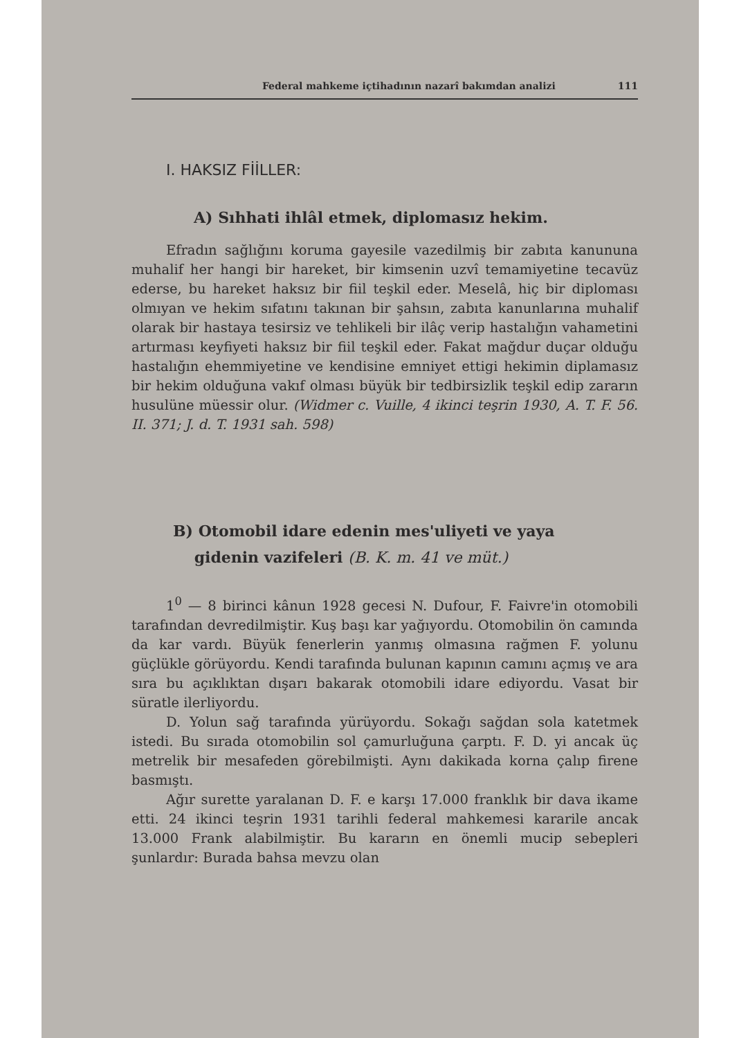Federal mahkeme içtihadının nazarî bakımdan analizi 111
I. HAKSIZ FİİLLER:
A) Sıhhati ihlâl etmek, diplomasız hekim.
Efradın sağlığını koruma gayesile vazedilmiş bir zabıta kanununa muhalif her hangi bir hareket, bir kimsenin uzvî temamiyetine tecavüz ederse, bu hareket haksız bir fiil teşkil eder. Meselâ, hiç bir diploması olmıyan ve hekim sıfatını takınan bir şahsın, zabıta kanunlarına muhalif olarak bir hastaya tesirsiz ve tehlikeli bir ilâç verip hastalığın vahametini artırması keyfiyeti haksız bir fiil teşkil eder. Fakat mağdur duçar olduğu hastalığın ehemmiyetine ve kendisine emniyet ettigi hekimin diplamasız bir hekim olduğuna vakıf olması büyük bir tedbirsizlik teşkil edip zararın husulüne müessir olur. (Widmer c. Vuille, 4 ikinci teşrin 1930, A. T. F. 56. II. 371; J. d. T. 1931 sah. 598)
B) Otomobil idare edenin mes'uliyeti ve yaya
gidenin vazifeleri (B. K. m. 41 ve müt.)
1<sup>0</sup> — 8 birinci kânun 1928 gecesi N. Dufour, F. Faivre'in otomobili tarafından devredilmiştir. Kuş başı kar yağıyordu. Otomobilin ön camında da kar vardı. Büyük fenerlerin yanmış olmasına rağmen F. yolunu güçlükle görüyordu. Kendi tarafında bulunan kapının camını açmış ve ara sıra bu açıklıktan dışarı bakarak otomobili idare ediyordu. Vasat bir süratle ilerliyordu.
D. Yolun sağ tarafında yürüyordu. Sokağı sağdan sola katetmek istedi. Bu sırada otomobilin sol çamurluğuna çarptı. F. D. yi ancak üç metrelik bir mesafeden görebilmişti. Aynı dakikada korna çalıp firene basmıştı.
Ağır surette yaralanan D. F. e karşı 17.000 franklık bir dava ikame etti. 24 ikinci teşrin 1931 tarihli federal mahkemesi kararile ancak 13.000 Frank alabilmiştir. Bu kararın en önemli mucip sebepleri şunlardır: Burada bahsa mevzu olan